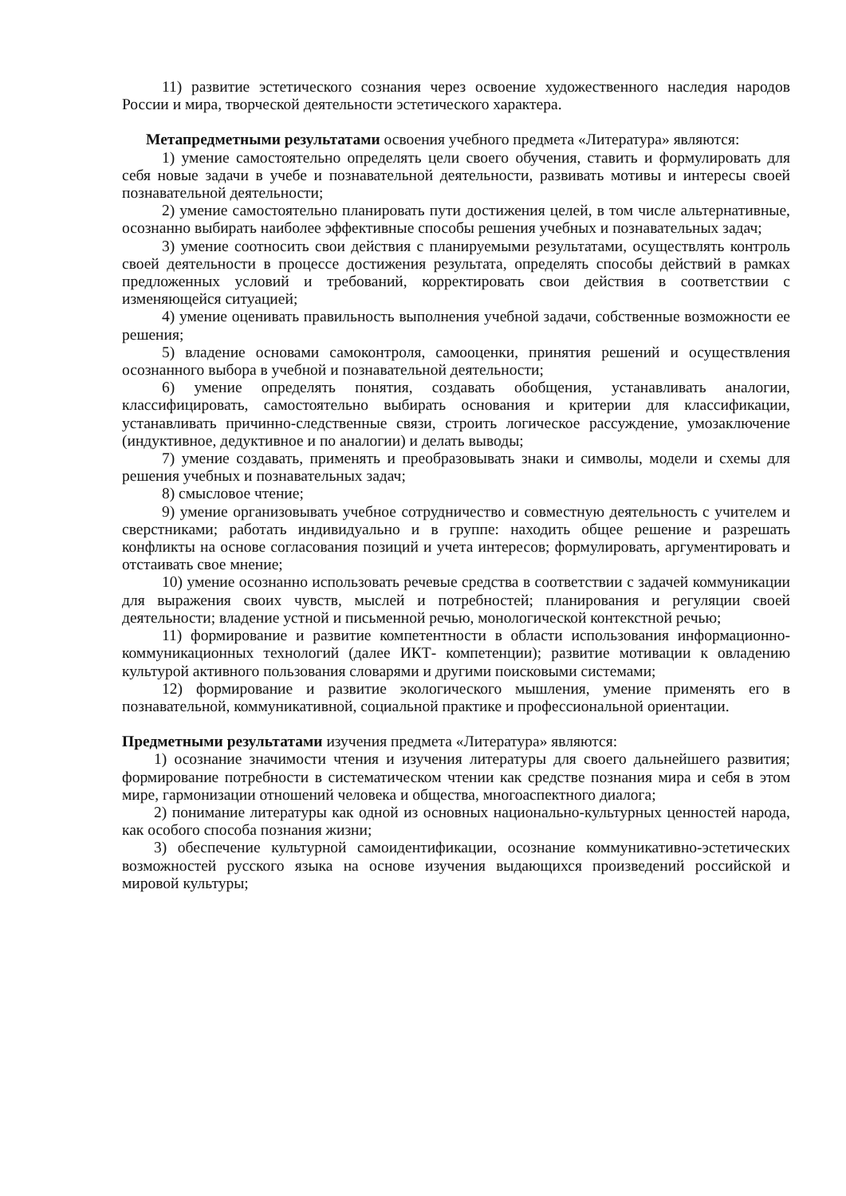11) развитие эстетического сознания через освоение художественного наследия народов России и мира, творческой деятельности эстетического характера.
Метапредметными результатами освоения учебного предмета «Литература» являются:
1) умение самостоятельно определять цели своего обучения, ставить и формулировать для себя новые задачи в учебе и познавательной деятельности, развивать мотивы и интересы своей познавательной деятельности;
2) умение самостоятельно планировать пути достижения целей, в том числе альтернативные, осознанно выбирать наиболее эффективные способы решения учебных и познавательных задач;
3) умение соотносить свои действия с планируемыми результатами, осуществлять контроль своей деятельности в процессе достижения результата, определять способы действий в рамках предложенных условий и требований, корректировать свои действия в соответствии с изменяющейся ситуацией;
4) умение оценивать правильность выполнения учебной задачи, собственные возможности ее решения;
5) владение основами самоконтроля, самооценки, принятия решений и осуществления осознанного выбора в учебной и познавательной деятельности;
6) умение определять понятия, создавать обобщения, устанавливать аналогии, классифицировать, самостоятельно выбирать основания и критерии для классификации, устанавливать причинно-следственные связи, строить логическое рассуждение, умозаключение (индуктивное, дедуктивное и по аналогии) и делать выводы;
7) умение создавать, применять и преобразовывать знаки и символы, модели и схемы для решения учебных и познавательных задач;
8) смысловое чтение;
9) умение организовывать учебное сотрудничество и совместную деятельность с учителем и сверстниками; работать индивидуально и в группе: находить общее решение и разрешать конфликты на основе согласования позиций и учета интересов; формулировать, аргументировать и отстаивать свое мнение;
10) умение осознанно использовать речевые средства в соответствии с задачей коммуникации для выражения своих чувств, мыслей и потребностей; планирования и регуляции своей деятельности; владение устной и письменной речью, монологической контекстной речью;
11) формирование и развитие компетентности в области использования информационно-коммуникационных технологий (далее ИКТ- компетенции); развитие мотивации к овладению культурой активного пользования словарями и другими поисковыми системами;
12) формирование и развитие экологического мышления, умение применять его в познавательной, коммуникативной, социальной практике и профессиональной ориентации.
Предметными результатами изучения предмета «Литература» являются:
1) осознание значимости чтения и изучения литературы для своего дальнейшего развития; формирование потребности в систематическом чтении как средстве познания мира и себя в этом мире, гармонизации отношений человека и общества, многоаспектного диалога;
2) понимание литературы как одной из основных национально-культурных ценностей народа, как особого способа познания жизни;
3) обеспечение культурной самоидентификации, осознание коммуникативно-эстетических возможностей русского языка на основе изучения выдающихся произведений российской и мировой культуры;